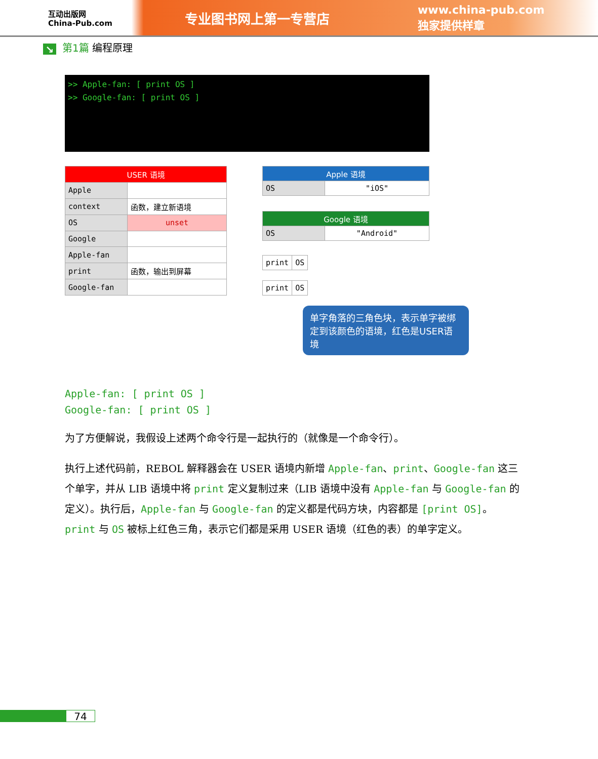互动出版网
China-Pub.com
专业图书网上第一专营店
www.china-pub.com
独家提供样章
↘ 第1篇 编程原理
>> Apple-fan: [ print OS ]
>> Google-fan: [ print OS ]
| USER 语境 | |
| Apple | |
| context | 函数，建立新语境 |
| OS | unset |
| Google | |
| Apple-fan | |
| print | 函数，输出到屏幕 |
| Google-fan | |
| Apple 语境 | |
| OS | "iOS" |
| Google 语境 | |
| OS | "Android" |
| print | OS |
| print | OS |
单字角落的三角色块，表示单字被绑定到该颜色的语境，红色是USER语境
Apple-fan: [ print OS ]
Google-fan: [ print OS ]
为了方便解说，我假设上述两个命令行是一起执行的（就像是一个命令行）。
执行上述代码前，REBOL 解释器会在 USER 语境内新增 Apple-fan、print、Google-fan 这三个单字，并从 LIB 语境中将 print 定义复制过来（LIB 语境中没有 Apple-fan 与 Google-fan 的定义）。执行后，Apple-fan 与 Google-fan 的定义都是代码方块，内容都是 [print OS]。print 与 OS 被标上红色三角，表示它们都是采用 USER 语境（红色的表）的单字定义。
74